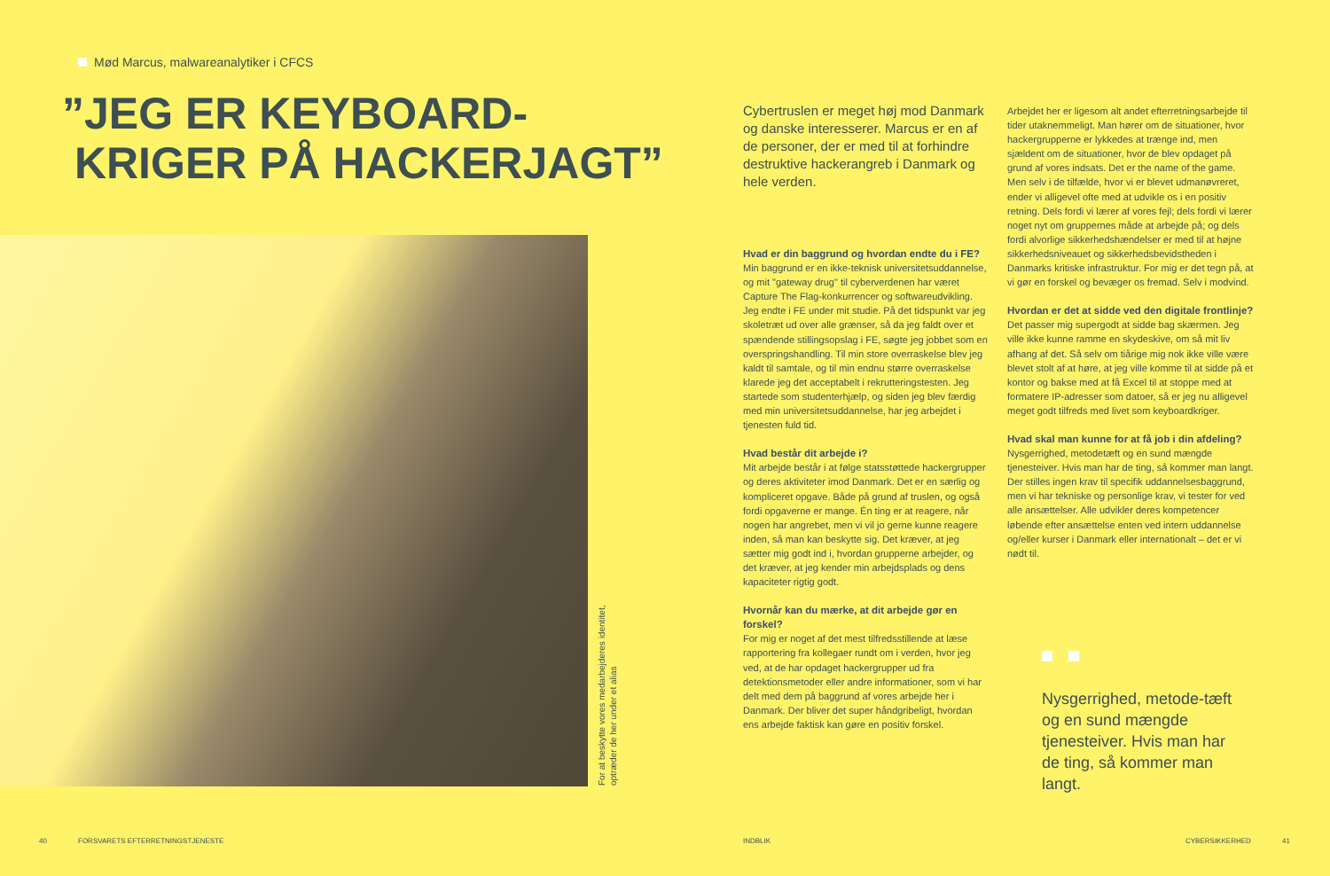Mød Marcus, malwareanalytiker i CFCS
”JEG ER KEYBOARD-
KRIGER PÅ HACKERJAGT”
For at beskytte vores medarbejderes identitet, optræder de her under et alias
Cybertruslen er meget høj mod Danmark og danske interesserer. Marcus er en af de personer, der er med til at forhindre destruktive hackerangreb i Danmark og hele verden.
Hvad er din baggrund og hvordan endte du i FE?
Min baggrund er en ikke-teknisk universitetsuddannelse, og mit "gateway drug" til cyberverdenen har været Capture The Flag-konkurrencer og softwareudvikling. Jeg endte i FE under mit studie. På det tidspunkt var jeg skoletræt ud over alle grænser, så da jeg faldt over et spændende stillingsopslag i FE, søgte jeg jobbet som en overspringshandling. Til min store overraskelse blev jeg kaldt til samtale, og til min endnu større overraskelse klarede jeg det acceptabelt i rekrutteringstesten. Jeg startede som studenterhjælp, og siden jeg blev færdig med min universitetsuddannelse, har jeg arbejdet i tjenesten fuld tid.
Hvad består dit arbejde i?
Mit arbejde består i at følge statsstøttede hackergrupper og deres aktiviteter imod Danmark. Det er en særlig og kompliceret opgave. Både på grund af truslen, og også fordi opgaverne er mange. Én ting er at reagere, når nogen har angrebet, men vi vil jo gerne kunne reagere inden, så man kan beskytte sig. Det kræver, at jeg sætter mig godt ind i, hvordan grupperne arbejder, og det kræver, at jeg kender min arbejdsplads og dens kapaciteter rigtig godt.
Hvornår kan du mærke, at dit arbejde gør en forskel?
For mig er noget af det mest tilfredsstillende at læse rapportering fra kollegaer rundt om i verden, hvor jeg ved, at de har opdaget hackergrupper ud fra detektionsmetoder eller andre informationer, som vi har delt med dem på baggrund af vores arbejde her i Danmark. Der bliver det super håndgribeligt, hvordan ens arbejde faktisk kan gøre en positiv forskel.
Arbejdet her er ligesom alt andet efterretningsarbejde til tider utaknemmeligt. Man hører om de situationer, hvor hackergrupperne er lykkedes at trænge ind, men sjældent om de situationer, hvor de blev opdaget på grund af vores indsats. Det er the name of the game. Men selv i de tilfælde, hvor vi er blevet udmanøvreret, ender vi alligevel ofte med at udvikle os i en positiv retning. Dels fordi vi lærer af vores fejl; dels fordi vi lærer noget nyt om gruppernes måde at arbejde på; og dels fordi alvorlige sikkerhedshændelser er med til at højne sikkerhedsniveauet og sikkerhedsbevidstheden i Danmarks kritiske infrastruktur. For mig er det tegn på, at vi gør en forskel og bevæger os fremad. Selv i modvind.
Hvordan er det at sidde ved den digitale frontlinje?
Det passer mig supergodt at sidde bag skærmen. Jeg ville ikke kunne ramme en skydeskive, om så mit liv afhang af det. Så selv om tiårige mig nok ikke ville være blevet stolt af at høre, at jeg ville komme til at sidde på et kontor og bakse med at få Excel til at stoppe med at formatere IP-adresser som datoer, så er jeg nu alligevel meget godt tilfreds med livet som keyboardkriger.
Hvad skal man kunne for at få job i din afdeling?
Nysgerrighed, metodetæft og en sund mængde tjenesteiver. Hvis man har de ting, så kommer man langt. Der stilles ingen krav til specifik uddannelsesbaggrund, men vi har tekniske og personlige krav, vi tester for ved alle ansættelser. Alle udvikler deres kompetencer løbende efter ansættelse enten ved intern uddannelse og/eller kurser i Danmark eller internationalt – det er vi nødt til.
Nysgerrighed, metode-tæft og en sund mængde tjenesteiver. Hvis man har de ting, så kommer man langt.
40
FORSVARETS EFTERRETNINGSTJENESTE
INDBLIK CYBERSIKKERHED 41